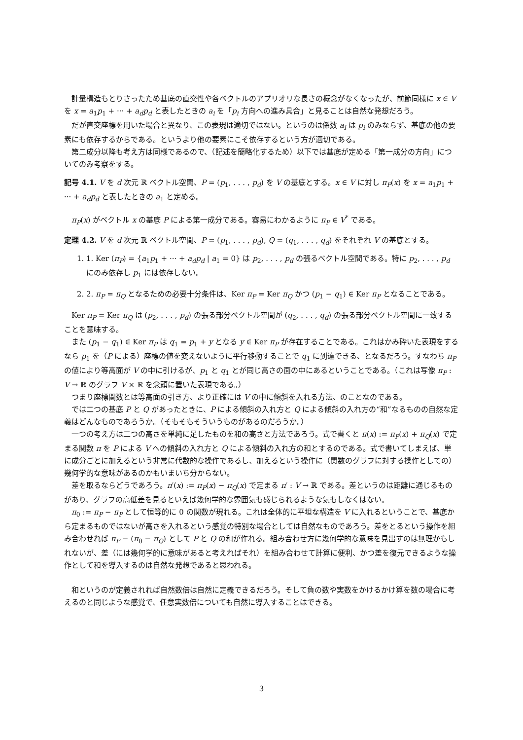計量構造もとりさったため基底の直交性や各ベクトルのアプリオリな長さの概念がなくなったが、前節同様に x ∈ V を x = a<sub>1</sub>p<sub>1</sub> + ··· + a<sub>d</sub>p<sub>d</sub> と表したときの a<sub>i</sub> を「p<sub>i</sub> 方向への進み具合」と見ることは自然な発想だろう。
だが直交座標を用いた場合と異なり、この表現は適切ではない。というのは係数 a<sub>i</sub> は p<sub>i</sub> のみならず、基底の他の要素にも依存するからである。というより他の要素にこそ依存するという方が適切である。
第二成分以降も考え方は同様であるので、（記述を簡略化するため）以下では基底が定める「第一成分の方向」についてのみ考察をする。
記号 4.1. V を d 次元 ℝ ベクトル空間、P = (p<sub>1</sub>, . . . , p<sub>d</sub>) を V の基底とする。x ∈ V に対し π<sub>P</sub>(x) を x = a<sub>1</sub>p<sub>1</sub> + ··· + a<sub>d</sub>p<sub>d</sub> と表したときの a<sub>1</sub> と定める。
π<sub>P</sub>(x) がベクトル x の基底 P による第一成分である。容易にわかるように π<sub>P</sub> ∈ V<sup>*</sup> である。
定理 4.2. V を d 次元 ℝ ベクトル空間、P = (p<sub>1</sub>, . . . , p<sub>d</sub>), Q = (q<sub>1</sub>, . . . , q<sub>d</sub>) をそれぞれ V の基底とする。
1. 1. Ker (π<sub>P</sub>) = {a<sub>1</sub>p<sub>1</sub> + ··· + a<sub>d</sub>p<sub>d</sub> | a<sub>1</sub> = 0} は p<sub>2</sub>, . . . , p<sub>d</sub> の張るベクトル空間である。特に p<sub>2</sub>, . . . , p<sub>d</sub> にのみ依存し p<sub>1</sub> には依存しない。
2. 2. π<sub>P</sub> = π<sub>Q</sub> となるための必要十分条件は、Ker π<sub>P</sub> = Ker π<sub>Q</sub> かつ (p<sub>1</sub> − q<sub>1</sub>) ∈ Ker π<sub>P</sub> となることである。
Ker π<sub>P</sub> = Ker π<sub>Q</sub> は (p<sub>2</sub>, . . . , p<sub>d</sub>) の張る部分ベクトル空間が (q<sub>2</sub>, . . . , q<sub>d</sub>) の張る部分ベクトル空間に一致することを意味する。
また (p<sub>1</sub> − q<sub>1</sub>) ∈ Ker π<sub>P</sub> は q<sub>1</sub> = p<sub>1</sub> + y となる y ∈ Ker π<sub>P</sub> が存在することである。これはかみ砕いた表現をするなら p<sub>1</sub> を（P による）座標の値を変えないように平行移動することで q<sub>1</sub> に到達できる、となるだろう。すなわち π<sub>P</sub> の値により等高面が V の中に引けるが、p<sub>1</sub> と q<sub>1</sub> とが同じ高さの面の中にあるということである。（これは写像 π<sub>P</sub> : V → ℝ のグラフ V × ℝ を念頭に置いた表現である。）
つまり座標関数とは等高面の引き方、より正確には V の中に傾斜を入れる方法、のことなのである。
では二つの基底 P と Q があったときに、P による傾斜の入れ方と Q による傾斜の入れ方の“和”なるものの自然な定義はどんなものであろうか。（そもそもそういうものがあるのだろうか。）
一つの考え方は二つの高さを単純に足したものを和の高さと方法であろう。式で書くと π(x) := π<sub>P</sub>(x) + π<sub>Q</sub>(x) で定まる関数 π を P による V への傾斜の入れ方と Q による傾斜の入れ方の和とするのである。式で書いてしまえば、単に成分ごとに加えるという非常に代数的な操作であるし、加えるという操作に（関数のグラフに対する操作としての）幾何学的な意味があるのかもいまいち分からない。
差を取るならどうであろう。π′(x) := π<sub>P</sub>(x) − π<sub>Q</sub>(x) で定まる π′ : V → ℝ である。差というのは距離に通じるものがあり、グラフの高低差を見るといえば幾何学的な雰囲気も感じられるような気もしなくはない。
π<sub>0</sub> := π<sub>P</sub> − π<sub>P</sub> として恒等的に 0 の関数が現れる。これは全体的に平坦な構造を V に入れるということで、基底から定まるものではないが高さを入れるという感覚の特別な場合としては自然なものであろう。差をとるという操作を組み合わせれば π<sub>P</sub> − (π<sub>0</sub> − π<sub>Q</sub>) として P と Q の和が作れる。組み合わせ方に幾何学的な意味を見出すのは無理かもしれないが、差（には幾何学的に意味があると考えればそれ）を組み合わせて計算に便利、かつ差を復元できるような操作として和を導入するのは自然な発想であると思われる。
和というのが定義されれば自然数倍は自然に定義できるだろう。そして負の数や実数をかけるかけ算を数の場合に考えるのと同じような感覚で、任意実数倍についても自然に導入することはできる。
3